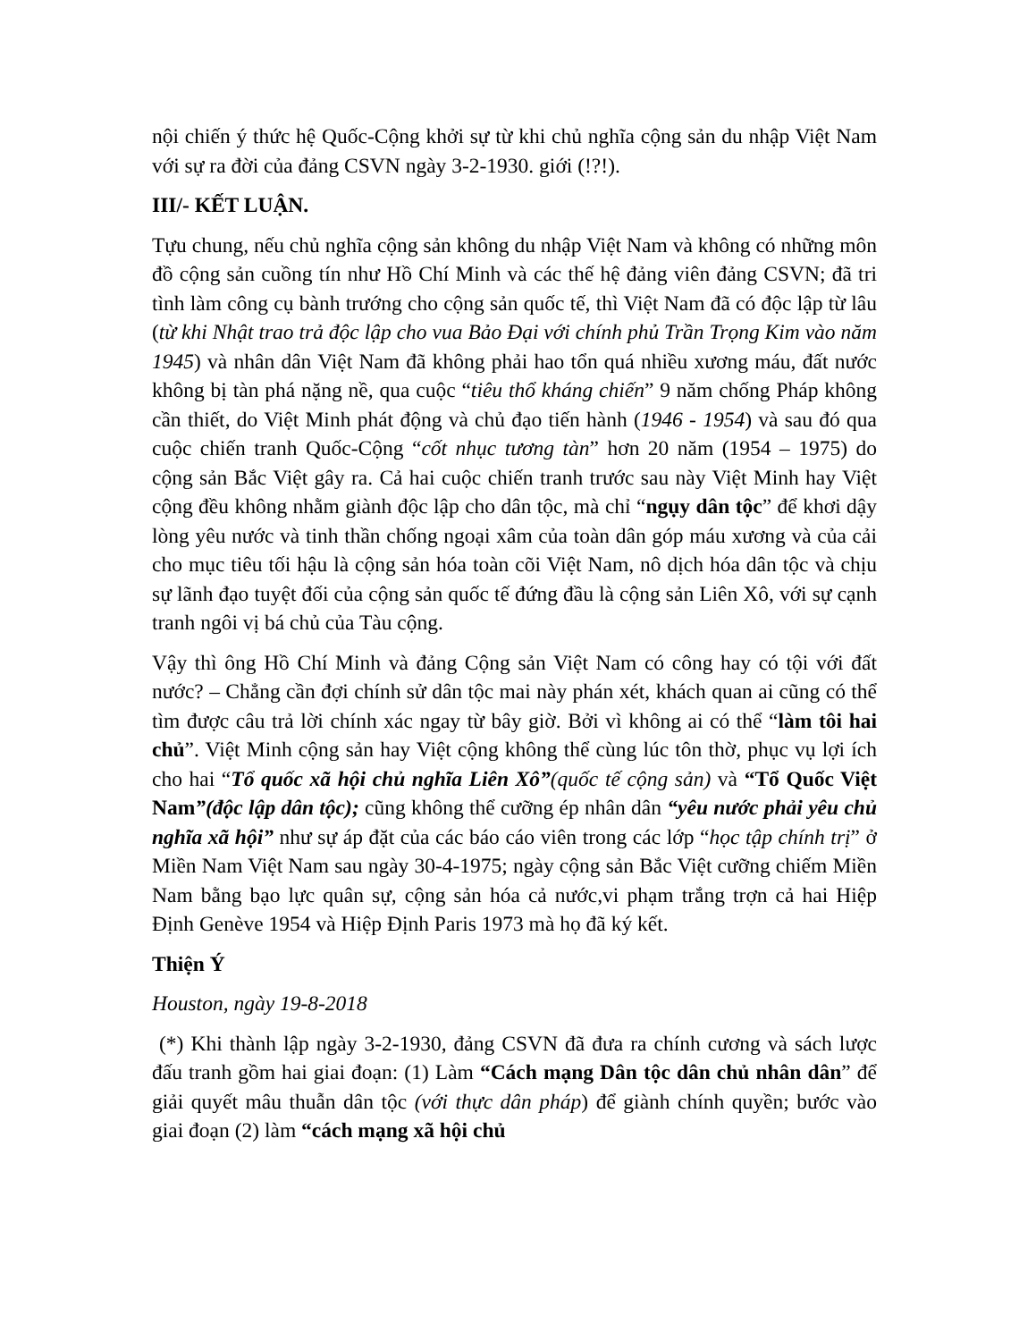nội chiến ý thức hệ Quốc-Cộng khởi sự từ khi chủ nghĩa cộng sản du nhập Việt Nam với sự ra đời của đảng CSVN ngày 3-2-1930. giới (!?!).
III/- KẾT LUẬN.
Tựu chung, nếu chủ nghĩa cộng sản không du nhập Việt Nam và không có những môn đồ cộng sản cuồng tín như Hồ Chí Minh và các thế hệ đảng viên đảng CSVN; đã tri tình làm công cụ bành trướng cho cộng sản quốc tế, thì Việt Nam đã có độc lập từ lâu (từ khi Nhật trao trả độc lập cho vua Bảo Đại với chính phủ Trần Trọng Kim vào năm 1945) và nhân dân Việt Nam đã không phải hao tổn quá nhiều xương máu, đất nước không bị tàn phá nặng nề, qua cuộc “tiêu thổ kháng chiến” 9 năm chống Pháp không cần thiết, do Việt Minh phát động và chủ đạo tiến hành (1946 - 1954) và sau đó qua cuộc chiến tranh Quốc-Cộng “cốt nhục tương tàn” hơn 20 năm (1954 – 1975) do cộng sản Bắc Việt gây ra. Cả hai cuộc chiến tranh trước sau này Việt Minh hay Việt cộng đều không nhằm giành độc lập cho dân tộc, mà chỉ “ngụy dân tộc” để khơi dậy lòng yêu nước và tinh thần chống ngoại xâm của toàn dân góp máu xương và của cải cho mục tiêu tối hậu là cộng sản hóa toàn cõi Việt Nam, nô dịch hóa dân tộc và chịu sự lãnh đạo tuyệt đối của cộng sản quốc tế đứng đầu là cộng sản Liên Xô, với sự cạnh tranh ngôi vị bá chủ của Tàu cộng.
Vậy thì ông Hồ Chí Minh và đảng Cộng sản Việt Nam có công hay có tội với đất nước? – Chẳng cần đợi chính sử dân tộc mai này phán xét, khách quan ai cũng có thể tìm được câu trả lời chính xác ngay từ bây giờ. Bởi vì không ai có thể “làm tôi hai chủ”. Việt Minh cộng sản hay Việt cộng không thể cùng lúc tôn thờ, phục vụ lợi ích cho hai “Tổ quốc xã hội chủ nghĩa Liên Xô”(quốc tế cộng sản) và “Tổ Quốc Việt Nam”(độc lập dân tộc); cũng không thể cưỡng ép nhân dân “yêu nước phải yêu chủ nghĩa xã hội” như sự áp đặt của các báo cáo viên trong các lớp “học tập chính trị” ở Miền Nam Việt Nam sau ngày 30-4-1975; ngày cộng sản Bắc Việt cưỡng chiếm Miền Nam bằng bạo lực quân sự, cộng sản hóa cả nước,vi phạm trắng trợn cả hai Hiệp Định Genève 1954 và Hiệp Định Paris 1973 mà họ đã ký kết.
Thiện Ý
Houston, ngày 19-8-2018
(*) Khi thành lập ngày 3-2-1930, đảng CSVN đã đưa ra chính cương và sách lược đấu tranh gồm hai giai đoạn: (1) Làm “Cách mạng Dân tộc dân chủ nhân dân” để giải quyết mâu thuẫn dân tộc (với thực dân pháp) để giành chính quyền; bước vào giai đoạn (2) làm “cách mạng xã hội chủ